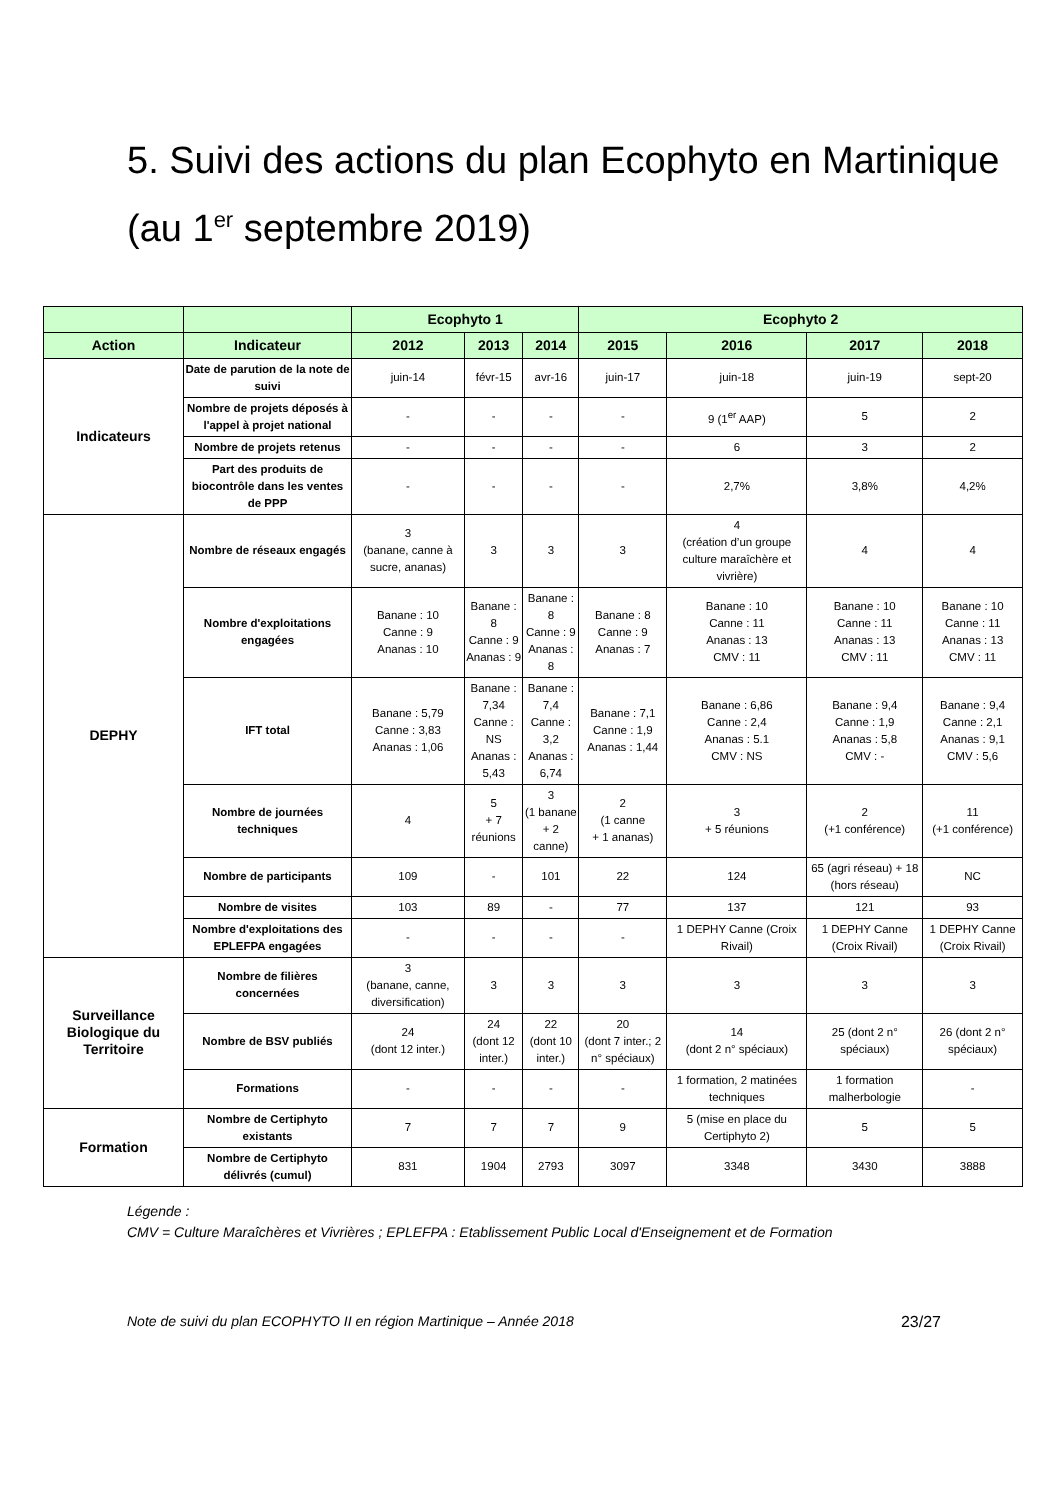5. Suivi des actions du plan Ecophyto en Martinique (au 1<sup>er</sup> septembre 2019)
| | | Ecophyto 1 | | | Ecophyto 2 | | | |
| --- | --- | --- | --- | --- | --- | --- | --- | --- |
| Action | Indicateur | 2012 | 2013 | 2014 | 2015 | 2016 | 2017 | 2018 |
| Indicateurs | Date de parution de la note de suivi | juin-14 | févr-15 | avr-16 | juin-17 | juin-18 | juin-19 | sept-20 |
| | Nombre de projets déposés à l'appel à projet national | - | - | - | - | 9 (1<sup>er</sup> AAP) | 5 | 2 |
| | Nombre de projets retenus | - | - | - | - | 6 | 3 | 2 |
| | Part des produits de biocontrôle dans les ventes de PPP | - | - | - | - | 2,7% | 3,8% | 4,2% |
| DEPHY | Nombre de réseaux engagés | 3 (banane, canne à sucre, ananas) | 3 | 3 | 3 | 4 (création d’un groupe culture maraîchère et vivrière) | 4 | 4 |
| | Nombre d'exploitations engagées | Banane : 10 Canne : 9 Ananas : 10 | Banane : 8 Canne : 9 Ananas : 9 | Banane : 8 Canne : 9 Ananas : 8 | Banane : 8 Canne : 9 Ananas : 7 | Banane : 10 Canne : 11 Ananas : 13 CMV : 11 | Banane : 10 Canne : 11 Ananas : 13 CMV : 11 | Banane : 10 Canne : 11 Ananas : 13 CMV : 11 |
| | IFT total | Banane : 5,79 Canne : 3,83 Ananas : 1,06 | Banane : 7,34 Canne : NS Ananas : 5,43 | Banane : 7,4 Canne : 3,2 Ananas : 6,74 | Banane : 7,1 Canne : 1,9 Ananas : 1,44 | Banane : 6,86 Canne : 2,4 Ananas : 5.1 CMV : NS | Banane : 9,4 Canne : 1,9 Ananas : 5,8 CMV : - | Banane : 9,4 Canne : 2,1 Ananas : 9,1 CMV : 5,6 |
| | Nombre de journées techniques | 4 | 5 + 7 réunions | 3 (1 banane + 2 canne) | 2 (1 canne + 1 ananas) | 3 + 5 réunions | 2 (+1 conférence) | 11 (+1 conférence) |
| | Nombre de participants | 109 | - | 101 | 22 | 124 | 65 (agri réseau) + 18 (hors réseau) | NC |
| | Nombre de visites | 103 | 89 | - | 77 | 137 | 121 | 93 |
| | Nombre d'exploitations des EPLEFPA engagées | - | - | - | - | 1 DEPHY Canne (Croix Rivail) | 1 DEPHY Canne (Croix Rivail) | 1 DEPHY Canne (Croix Rivail) |
| Surveillance Biologique du Territoire | Nombre de filières concernées | 3 (banane, canne, diversification) | 3 | 3 | 3 | 3 | 3 | 3 |
| | Nombre de BSV publiés | 24 (dont 12 inter.) | 24 (dont 12 inter.) | 22 (dont 10 inter.) | 20 (dont 7 inter.; 2 n° spéciaux) | 14 (dont 2 n° spéciaux) | 25 (dont 2 n° spéciaux) | 26 (dont 2 n° spéciaux) |
| | Formations | - | - | - | - | 1 formation, 2 matinées techniques | 1 formation malherbologie | - |
| Formation | Nombre de Certiphyto existants | 7 | 7 | 7 | 9 | 5 (mise en place du Certiphyto 2) | 5 | 5 |
| | Nombre de Certiphyto délivrés (cumul) | 831 | 1904 | 2793 | 3097 | 3348 | 3430 | 3888 |
Légende :
CMV = Culture Maraîchères et Vivrières ; EPLEFPA : Etablissement Public Local d'Enseignement et de Formation
Note de suivi du plan ECOPHYTO II en région Martinique – Année 2018 23/27